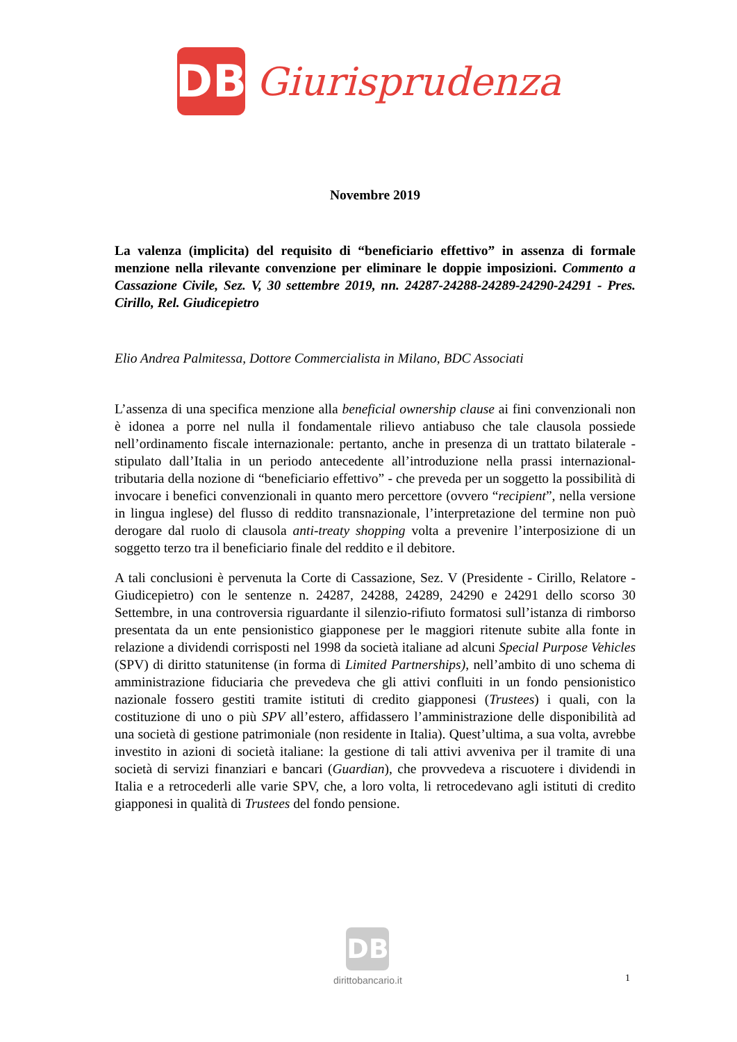DB
Giurisprudenza
Novembre 2019
La valenza (implicita) del requisito di “beneficiario effettivo” in assenza di formale menzione nella rilevante convenzione per eliminare le doppie imposizioni. Commento a Cassazione Civile, Sez. V, 30 settembre 2019, nn. 24287-24288-24289-24290-24291 - Pres. Cirillo, Rel. Giudicepietro
Elio Andrea Palmitessa, Dottore Commercialista in Milano, BDC Associati
L’assenza di una specifica menzione alla beneficial ownership clause ai fini convenzionali non è idonea a porre nel nulla il fondamentale rilievo antiabuso che tale clausola possiede nell’ordinamento fiscale internazionale: pertanto, anche in presenza di un trattato bilaterale - stipulato dall’Italia in un periodo antecedente all’introduzione nella prassi internazional-tributaria della nozione di “beneficiario effettivo” - che preveda per un soggetto la possibilità di invocare i benefici convenzionali in quanto mero percettore (ovvero “recipient”, nella versione in lingua inglese) del flusso di reddito transnazionale, l’interpretazione del termine non può derogare dal ruolo di clausola anti-treaty shopping volta a prevenire l’interposizione di un soggetto terzo tra il beneficiario finale del reddito e il debitore.
A tali conclusioni è pervenuta la Corte di Cassazione, Sez. V (Presidente - Cirillo, Relatore - Giudicepietro) con le sentenze n. 24287, 24288, 24289, 24290 e 24291 dello scorso 30 Settembre, in una controversia riguardante il silenzio-rifiuto formatosi sull’istanza di rimborso presentata da un ente pensionistico giapponese per le maggiori ritenute subite alla fonte in relazione a dividendi corrisposti nel 1998 da società italiane ad alcuni Special Purpose Vehicles (SPV) di diritto statunitense (in forma di Limited Partnerships), nell’ambito di uno schema di amministrazione fiduciaria che prevedeva che gli attivi confluiti in un fondo pensionistico nazionale fossero gestiti tramite istituti di credito giapponesi (Trustees) i quali, con la costituzione di uno o più SPV all’estero, affidassero l’amministrazione delle disponibilità ad una società di gestione patrimoniale (non residente in Italia). Quest’ultima, a sua volta, avrebbe investito in azioni di società italiane: la gestione di tali attivi avveniva per il tramite di una società di servizi finanziari e bancari (Guardian), che provvedeva a riscuotere i dividendi in Italia e a retrocederli alle varie SPV, che, a loro volta, li retrocedevano agli istituti di credito giapponesi in qualità di Trustees del fondo pensione.
DB
dirittobancario.it
1